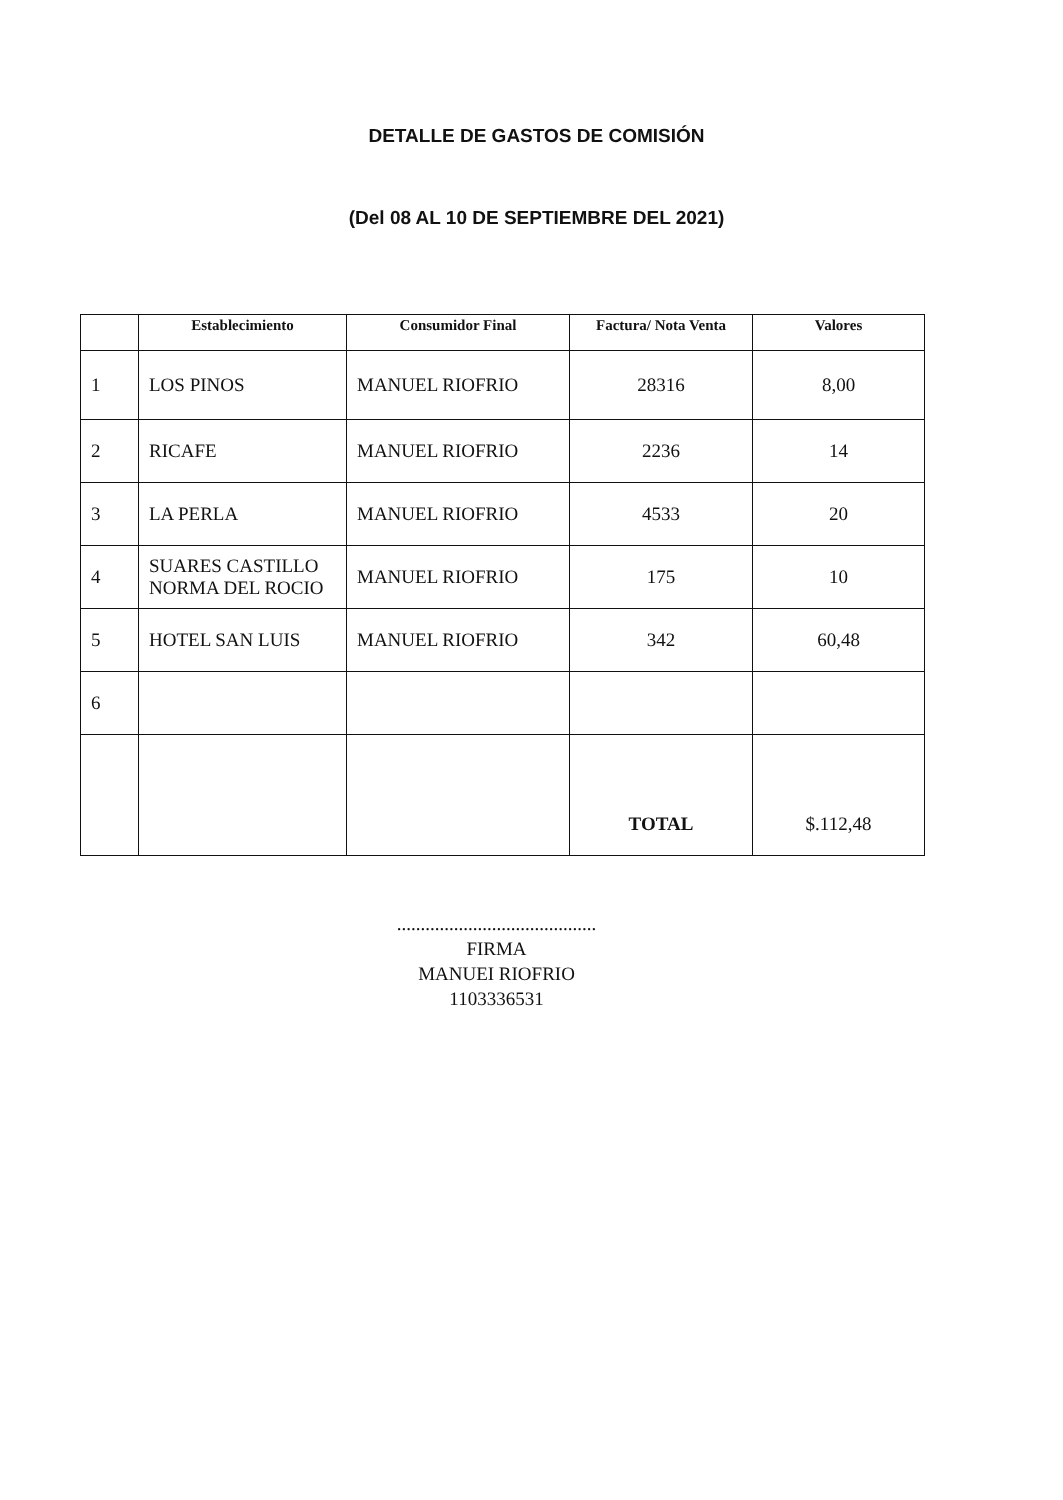DETALLE DE GASTOS DE COMISIÓN
(Del 08 AL 10 DE SEPTIEMBRE DEL 2021)
| | Establecimiento | Consumidor Final | Factura/ Nota Venta | Valores |
| --- | --- | --- | --- | --- |
| 1 | LOS PINOS | MANUEL RIOFRIO | 28316 | 8,00 |
| 2 | RICAFE | MANUEL RIOFRIO | 2236 | 14 |
| 3 | LA PERLA | MANUEL RIOFRIO | 4533 | 20 |
| 4 | SUARES CASTILLO NORMA DEL ROCIO | MANUEL RIOFRIO | 175 | 10 |
| 5 | HOTEL SAN LUIS | MANUEL RIOFRIO | 342 | 60,48 |
| 6 | | | | |
| | | | TOTAL | $.112,48 |
..........................................
FIRMA
MANUEI RIOFRIO
1103336531